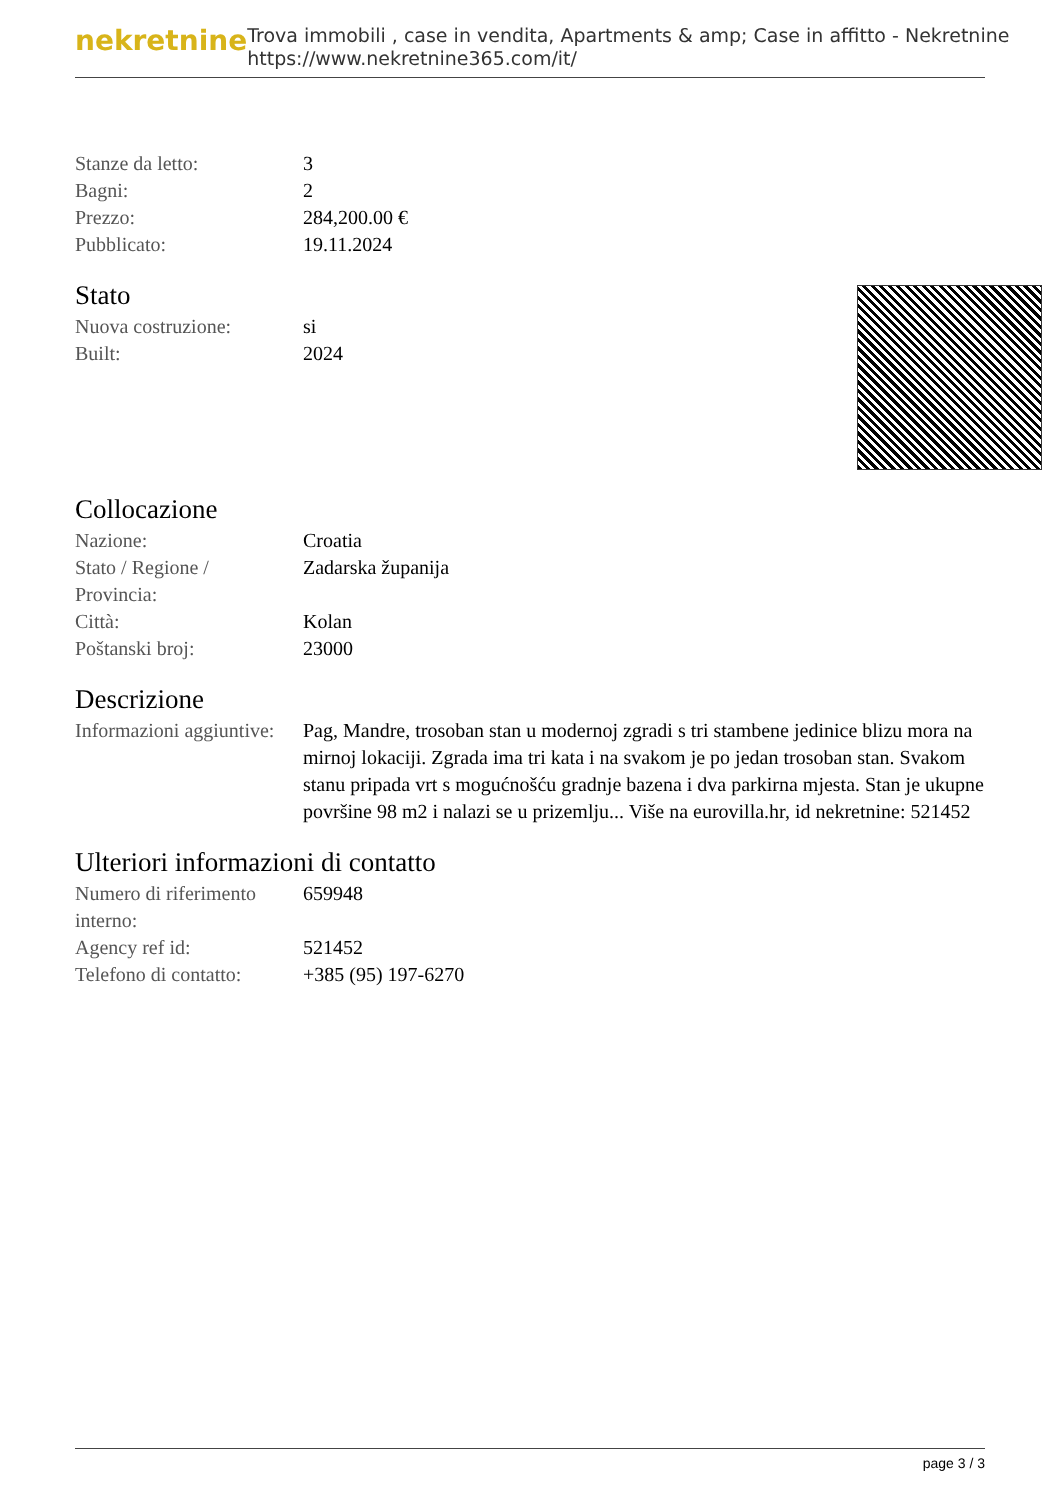nekretnine
Trova immobili , case in vendita, Apartments & amp; Case in affitto - Nekretnine
https://www.nekretnine365.com/it/
| Stanze da letto: | 3 |
| Bagni: | 2 |
| Prezzo: | 284,200.00 € |
| Pubblicato: | 19.11.2024 |
Stato
| Nuova costruzione: | si |
| Built: | 2024 |
Collocazione
| Nazione: | Croatia |
| Stato / Regione / Provincia: | Zadarska županija |
| Città: | Kolan |
| Poštanski broj: | 23000 |
Descrizione
| Informazioni aggiuntive: | Pag, Mandre, trosoban stan u modernoj zgradi s tri stambene jedinice blizu mora na mirnoj lokaciji. Zgrada ima tri kata i na svakom je po jedan trosoban stan. Svakom stanu pripada vrt s mogućnošću gradnje bazena i dva parkirna mjesta. Stan je ukupne površine 98 m2 i nalazi se u prizemlju... Više na eurovilla.hr, id nekretnine: 521452 |
Ulteriori informazioni di contatto
| Numero di riferimento interno: | 659948 |
| Agency ref id: | 521452 |
| Telefono di contatto: | +385 (95) 197-6270 |
page 3 / 3